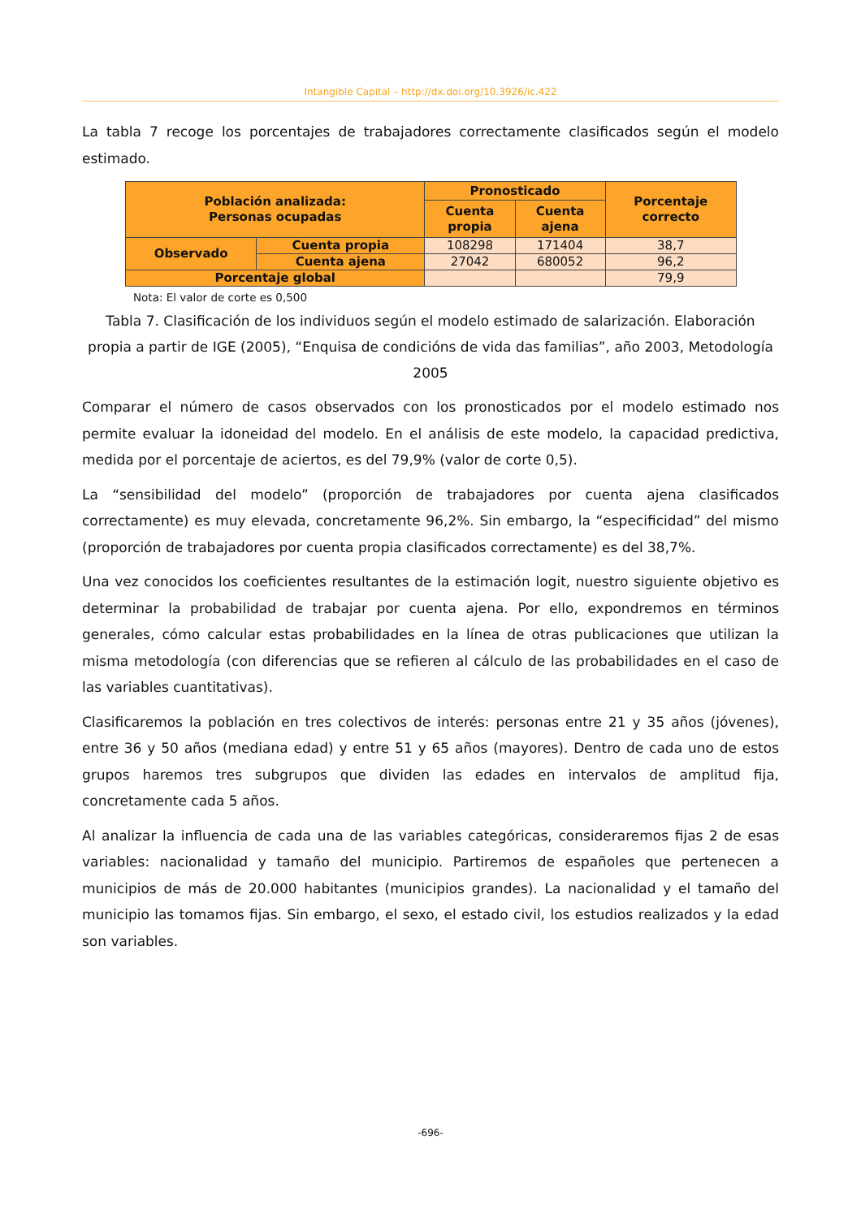Intangible Capital – http://dx.doi.org/10.3926/ic.422
La tabla 7 recoge los porcentajes de trabajadores correctamente clasificados según el modelo estimado.
| Población analizada: Personas ocupadas | | Pronosticado | | Porcentaje correcto |
| --- | --- | --- | --- | --- |
| | | Cuenta propia | Cuenta ajena | |
| Observado | Cuenta propia | 108298 | 171404 | 38,7 |
| | Cuenta ajena | 27042 | 680052 | 96,2 |
| Porcentaje global | | | | 79,9 |
Nota: El valor de corte es 0,500
Tabla 7. Clasificación de los individuos según el modelo estimado de salarización. Elaboración propia a partir de IGE (2005), “Enquisa de condicións de vida das familias”, año 2003, Metodología 2005
Comparar el número de casos observados con los pronosticados por el modelo estimado nos permite evaluar la idoneidad del modelo. En el análisis de este modelo, la capacidad predictiva, medida por el porcentaje de aciertos, es del 79,9% (valor de corte 0,5).
La “sensibilidad del modelo” (proporción de trabajadores por cuenta ajena clasificados correctamente) es muy elevada, concretamente 96,2%. Sin embargo, la “especificidad” del mismo (proporción de trabajadores por cuenta propia clasificados correctamente) es del 38,7%.
Una vez conocidos los coeficientes resultantes de la estimación logit, nuestro siguiente objetivo es determinar la probabilidad de trabajar por cuenta ajena. Por ello, expondremos en términos generales, cómo calcular estas probabilidades en la línea de otras publicaciones que utilizan la misma metodología (con diferencias que se refieren al cálculo de las probabilidades en el caso de las variables cuantitativas).
Clasificaremos la población en tres colectivos de interés: personas entre 21 y 35 años (jóvenes), entre 36 y 50 años (mediana edad) y entre 51 y 65 años (mayores). Dentro de cada uno de estos grupos haremos tres subgrupos que dividen las edades en intervalos de amplitud fija, concretamente cada 5 años.
Al analizar la influencia de cada una de las variables categóricas, consideraremos fijas 2 de esas variables: nacionalidad y tamaño del municipio. Partiremos de españoles que pertenecen a municipios de más de 20.000 habitantes (municipios grandes). La nacionalidad y el tamaño del municipio las tomamos fijas. Sin embargo, el sexo, el estado civil, los estudios realizados y la edad son variables.
-696-